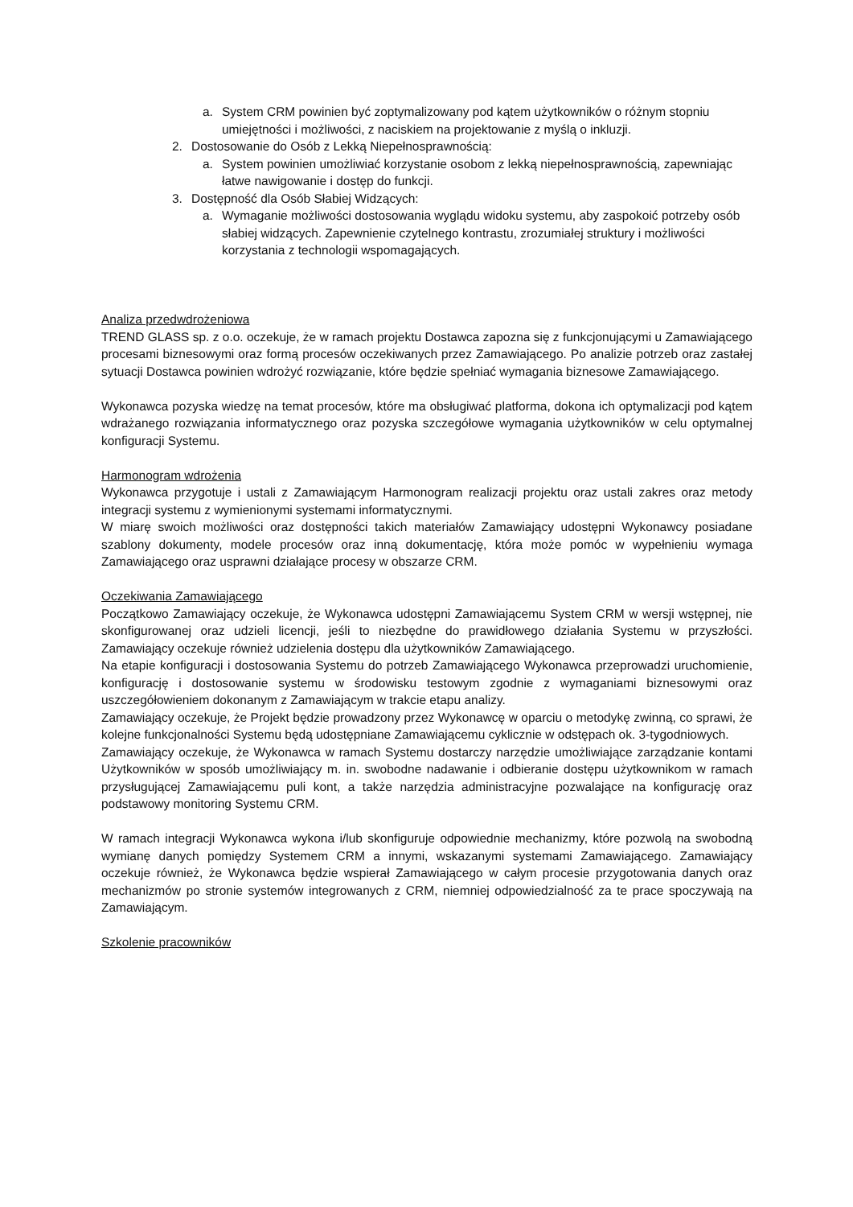a. System CRM powinien być zoptymalizowany pod kątem użytkowników o różnym stopniu umiejętności i możliwości, z naciskiem na projektowanie z myślą o inkluzji.
2. Dostosowanie do Osób z Lekką Niepełnosprawnością:
a. System powinien umożliwiać korzystanie osobom z lekką niepełnosprawnością, zapewniając łatwe nawigowanie i dostęp do funkcji.
3. Dostępność dla Osób Słabiej Widzących:
a. Wymaganie możliwości dostosowania wyglądu widoku systemu, aby zaspokoić potrzeby osób słabiej widzących. Zapewnienie czytelnego kontrastu, zrozumiałej struktury i możliwości korzystania z technologii wspomagających.
Analiza przedwdrożeniowa
TREND GLASS sp. z o.o. oczekuje, że w ramach projektu Dostawca zapozna się z funkcjonującymi u Zamawiającego procesami biznesowymi oraz formą procesów oczekiwanych przez Zamawiającego. Po analizie potrzeb oraz zastałej sytuacji Dostawca powinien wdrożyć rozwiązanie, które będzie spełniać wymagania biznesowe Zamawiającego.
Wykonawca pozyska wiedzę na temat procesów, które ma obsługiwać platforma, dokona ich optymalizacji pod kątem wdrażanego rozwiązania informatycznego oraz pozyska szczegółowe wymagania użytkowników w celu optymalnej konfiguracji Systemu.
Harmonogram wdrożenia
Wykonawca przygotuje i ustali z Zamawiającym Harmonogram realizacji projektu oraz ustali zakres oraz metody integracji systemu z wymienionymi systemami informatycznymi.
W miarę swoich możliwości oraz dostępności takich materiałów Zamawiający udostępni Wykonawcy posiadane szablony dokumenty, modele procesów oraz inną dokumentację, która może pomóc w wypełnieniu wymaga Zamawiającego oraz usprawni działające procesy w obszarze CRM.
Oczekiwania Zamawiającego
Początkowo Zamawiający oczekuje, że Wykonawca udostępni Zamawiającemu System CRM w wersji wstępnej, nie skonfigurowanej oraz udzieli licencji, jeśli to niezbędne do prawidłowego działania Systemu w przyszłości. Zamawiający oczekuje również udzielenia dostępu dla użytkowników Zamawiającego.
Na etapie konfiguracji i dostosowania Systemu do potrzeb Zamawiającego Wykonawca przeprowadzi uruchomienie, konfigurację i dostosowanie systemu w środowisku testowym zgodnie z wymaganiami biznesowymi oraz uszczegółowieniem dokonanym z Zamawiającym w trakcie etapu analizy.
Zamawiający oczekuje, że Projekt będzie prowadzony przez Wykonawcę w oparciu o metodykę zwinną, co sprawi, że kolejne funkcjonalności Systemu będą udostępniane Zamawiającemu cyklicznie w odstępach ok. 3-tygodniowych.
Zamawiający oczekuje, że Wykonawca w ramach Systemu dostarczy narzędzie umożliwiające zarządzanie kontami Użytkowników w sposób umożliwiający m. in. swobodne nadawanie i odbieranie dostępu użytkownikom w ramach przysługującej Zamawiającemu puli kont, a także narzędzia administracyjne pozwalające na konfigurację oraz podstawowy monitoring Systemu CRM.
W ramach integracji Wykonawca wykona i/lub skonfiguruje odpowiednie mechanizmy, które pozwolą na swobodną wymianę danych pomiędzy Systemem CRM a innymi, wskazanymi systemami Zamawiającego. Zamawiający oczekuje również, że Wykonawca będzie wspierał Zamawiającego w całym procesie przygotowania danych oraz mechanizmów po stronie systemów integrowanych z CRM, niemniej odpowiedzialność za te prace spoczywają na Zamawiającym.
Szkolenie pracowników